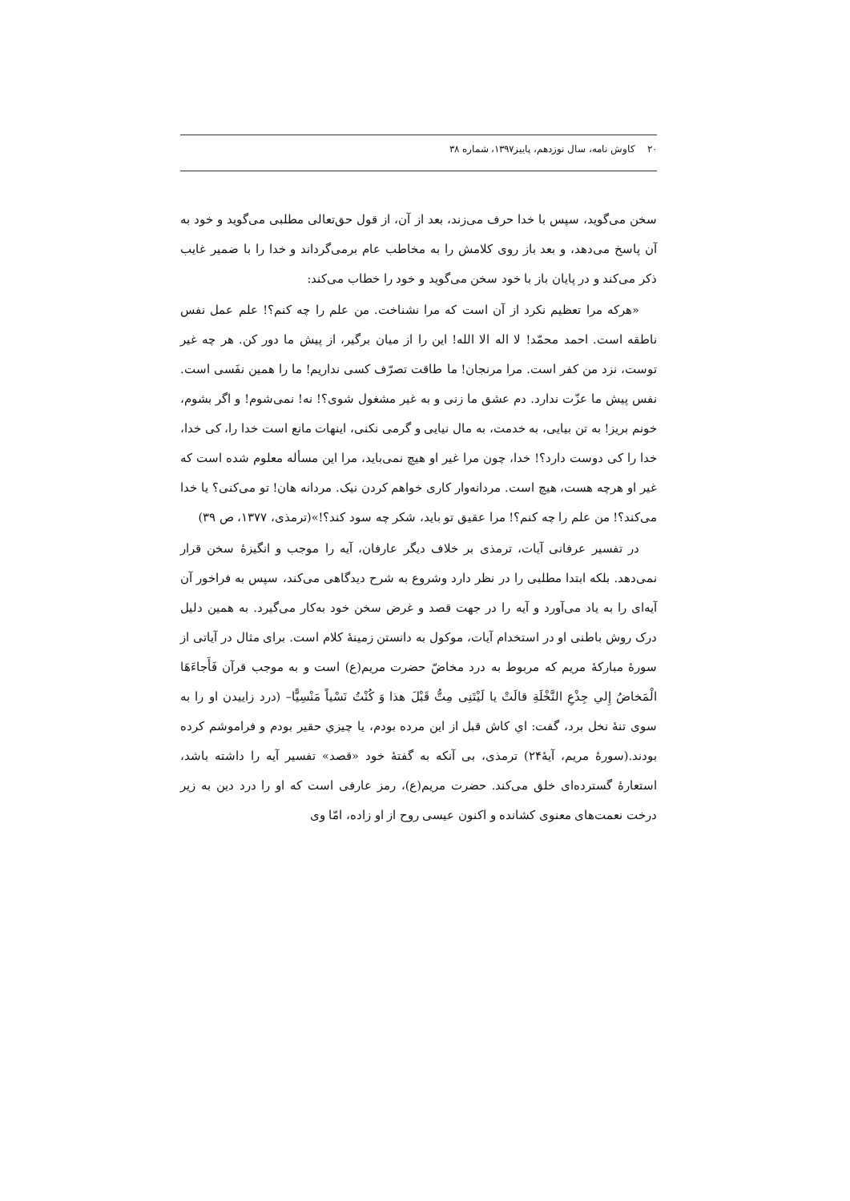۲۰ کاوش نامه، سال نوزدهم، پاییز۱۳۹۷، شماره ۳۸
سخن می‌گوید، سپس با خدا حرف می‌زند، بعد از آن، از قول حق‌تعالی مطلبی می‌گوید و خود به آن پاسخ می‌دهد، و بعد باز روی کلامش را به مخاطب عام برمی‌گرداند و خدا را با ضمیر غایب ذکر می‌کند و در پایان باز با خود سخن می‌گوید و خود را خطاب می‌کند:
«هرکه مرا تعظیم نکرد از آن است که مرا نشناخت. من علم را چه کنم؟! علم عمل نفس ناطقه است. احمد محمّد! لا اله الا الله! این را از میان برگیر، از پیش ما دور کن. هر چه غیر توست، نزد من کفر است. مرا مرنجان! ما طاقت تصرّف کسی نداریم! ما را همین نفَسی است. نفس پیش ما عزّت ندارد. دم عشق ما زنی و به غیر مشغول شوی؟! نه! نمی‌شوم! و اگر بشوم، خونم بریز! به تن بیایی، به خدمت، به مال نیایی و گرمی نکنی، اینهات مانع است خدا را، کی خدا، خدا را کی دوست دارد؟! خدا، چون مرا غیر او هیچ نمی‌باید، مرا این مسأله معلوم شده است که غیر او هرچه هست، هیچ است. مردانه‌وار کاری خواهم کردن نیک. مردانه هان! تو می‌کنی؟ یا خدا می‌کند؟! من علم را چه کنم؟! مرا عقیق تو باید، شکر چه سود کند؟!»(ترمذی، ۱۳۷۷، ص ۳۹)
در تفسیر عرفانی آیات، ترمذی بر خلاف دیگر عارفان، آیه را موجب و انگیزهٔ سخن قرار نمی‌دهد. بلکه ابتدا مطلبی را در نظر دارد وشروع به شرح دیدگاهی می‌کند، سپس به فراخور آن آیه‌ای را به یاد می‌آورد و آیه را در جهت قصد و غرض سخن خود به‌کار می‌گیرد. به همین دلیل درک روش باطنی او در استخدام آیات، موکول به دانستن زمینهٔ کلام است. برای مثال در آیاتی از سورهٔ مبارکهٔ مریم که مربوط به درد مخاضّ حضرت مریم(ع) است و به موجب قرآن فَأَجاءَهَا الْمَخاضُ إِلي جِذْعِ النَّخْلَةِ قالَتْ یا لَیْتَنِی مِتُّ قَبْلَ هذا وَ کُنْتُ نَسْیاً مَنْسِیًّا– (درد زاییدن او را به سوی تنهٔ نخل برد، گفت: اي كاش قبل از اين مرده بودم، يا چيزي حقير بودم و فراموشم كرده بودند.(سورهٔ مریم، آیهٔ۲۴) ترمذی، بی آنکه به گفتهٔ خود «قصد» تفسیر آیه را داشته باشد، استعارهٔ گسترده‌ای خلق می‌کند. حضرت مریم(ع)، رمز عارفی است که او را درد دین به زیر درخت نعمت‌های معنوی کشانده و اکنون عیسی روح از او زاده، امّا وی